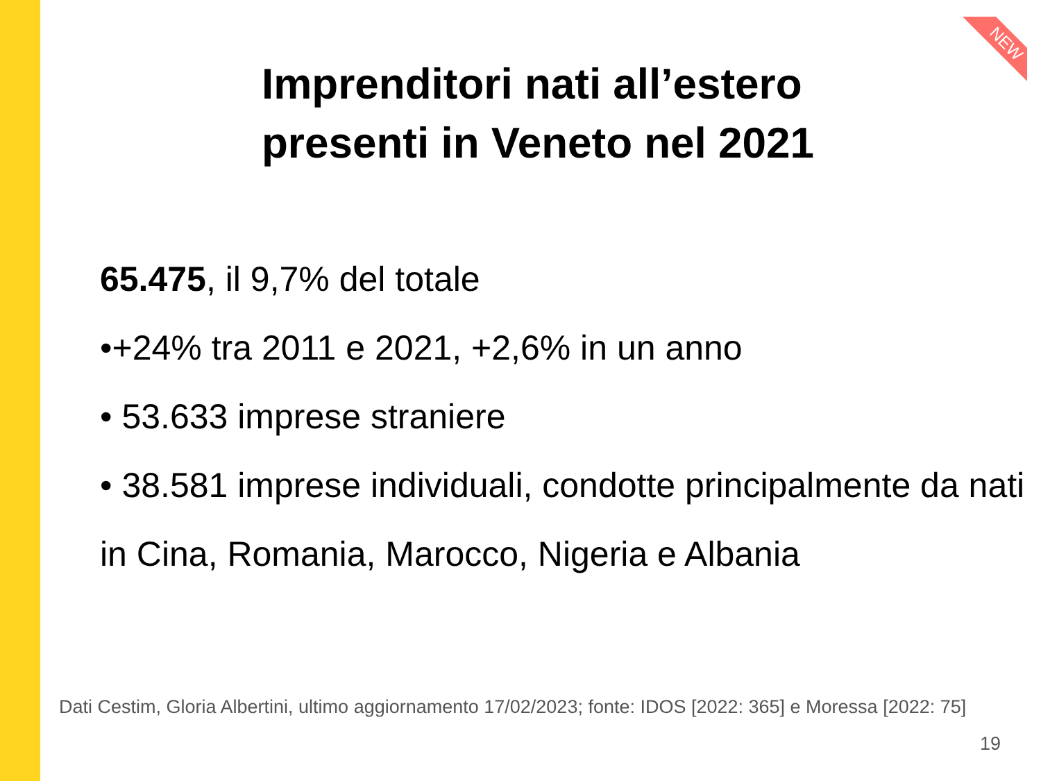NEW
Imprenditori nati all’estero
presenti in Veneto nel 2021
65.475, il 9,7% del totale
•+24% tra 2011 e 2021, +2,6% in un anno
• 53.633 imprese straniere
• 38.581 imprese individuali, condotte principalmente da nati in Cina, Romania, Marocco, Nigeria e Albania
Dati Cestim, Gloria Albertini, ultimo aggiornamento 17/02/2023; fonte: IDOS [2022: 365] e Moressa [2022: 75]
19